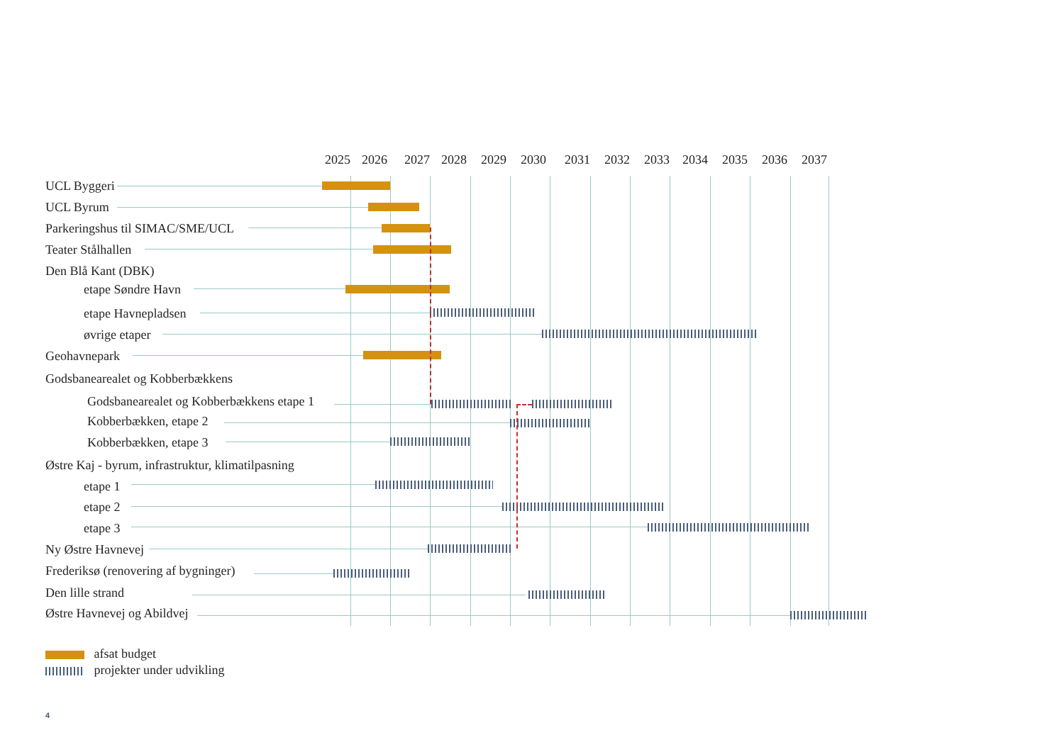2025 2026 2027 2028 2029 2030 2031 2032 2033 2034 2035 2036 2037
UCL Byggeri
UCL Byrum
Parkeringshus til SIMAC/SME/UCL
Teater Stålhallen
Den Blå Kant (DBK)
etape Søndre Havn
etape Havnepladsen
øvrige etaper
Geohavnepark
Godsbanearealet og Kobberbækkens
Godsbanearealet og Kobberbækkens etape 1
Kobberbækken, etape 2
Kobberbækken, etape 3
Østre Kaj - byrum, infrastruktur, klimatilpasning
etape 1
etape 2
etape 3
Ny Østre Havnevej
Frederiksø (renovering af bygninger)
Den lille strand
Østre Havnevej og Abildvej
afsat budget
projekter under udvikling
4